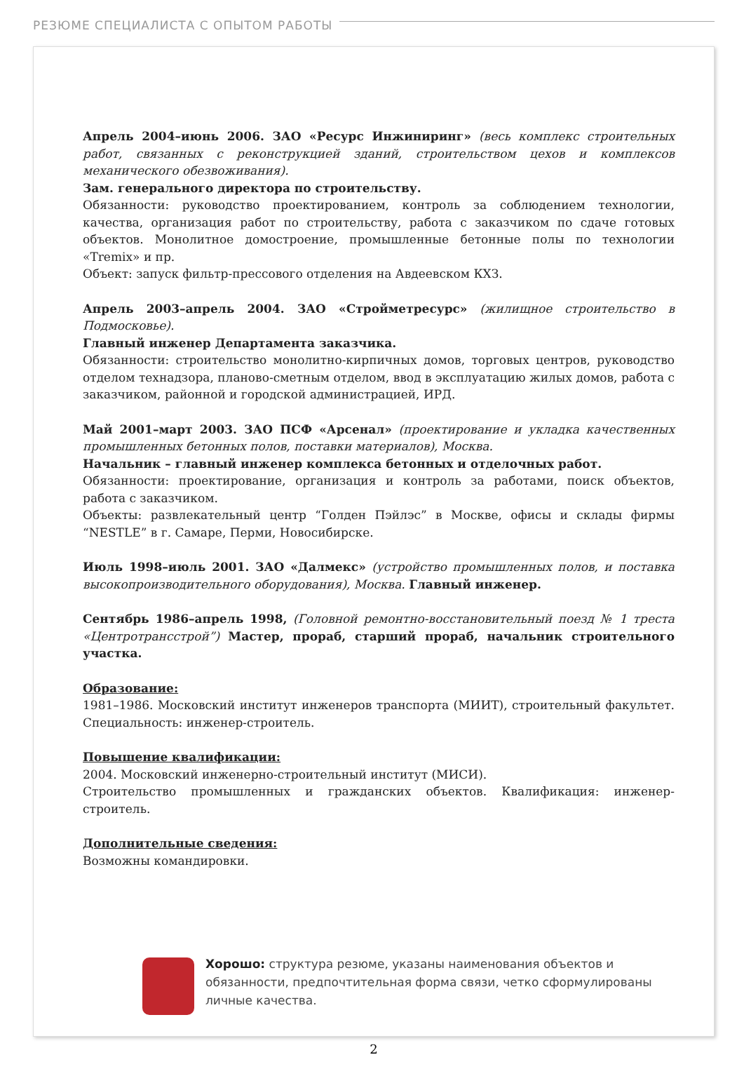РЕЗЮМЕ СПЕЦИАЛИСТА С ОПЫТОМ РАБОТЫ
Апрель 2004–июнь 2006. ЗАО «Ресурс Инжиниринг» (весь комплекс строительных работ, связанных с реконструкцией зданий, строительством цехов и комплексов механического обезвоживания).
Зам. генерального директора по строительству.
Обязанности: руководство проектированием, контроль за соблюдением технологии, качества, организация работ по строительству, работа с заказчиком по сдаче готовых объектов. Монолитное домостроение, промышленные бетонные полы по технологии «Tremix» и пр.
Объект: запуск фильтр-прессового отделения на Авдеевском КХЗ.
Апрель 2003–апрель 2004. ЗАО «Строймет­ресурс» (жилищное строительство в Подмосковье).
Главный инженер Департамента заказчика.
Обязанности: строительство монолитно-кирпичных домов, торговых центров, руководство отделом технадзора, планово-сметным отделом, ввод в эксплуатацию жилых домов, работа с заказчиком, районной и городской администрацией, ИРД.
Май 2001–март 2003. ЗАО ПСФ «Арсенал» (проектирование и укладка качественных промышленных бетонных полов, поставки материалов), Москва.
Начальник – главный инженер комплекса бетонных и отделочных работ.
Обязанности: проектирование, организация и контроль за работами, поиск объектов, работа с заказчиком.
Объекты: развлекательный центр “Голден Пэйлэс” в Москве, офисы и склады фирмы “NESTLE” в г. Самаре, Перми, Новосибирске.
Июль 1998–июль 2001. ЗАО «Далмекс» (устройство промышленных полов, и поставка высокопроизводительного оборудования), Москва. Главный инженер.
Сентябрь 1986–апрель 1998, (Головной ремонтно-восстановительный поезд № 1 треста «Центротрансстрой”) Мастер, прораб, старший прораб, начальник строительного участка.
Образование:
1981–1986. Московский институт инженеров транспорта (МИИТ), строительный факультет. Специальность: инженер-строитель.
Повышение квалификации:
2004. Московский инженерно-строительный институт (МИСИ).
Строительство промышленных и гражданских объектов. Квалификация: инженер-строитель.
Дополнительные сведения:
Возможны командировки.
Хорошо: структура резюме, указаны наименования объектов и обязанности, предпочтительная форма связи, четко сформулированы личные качества.
2